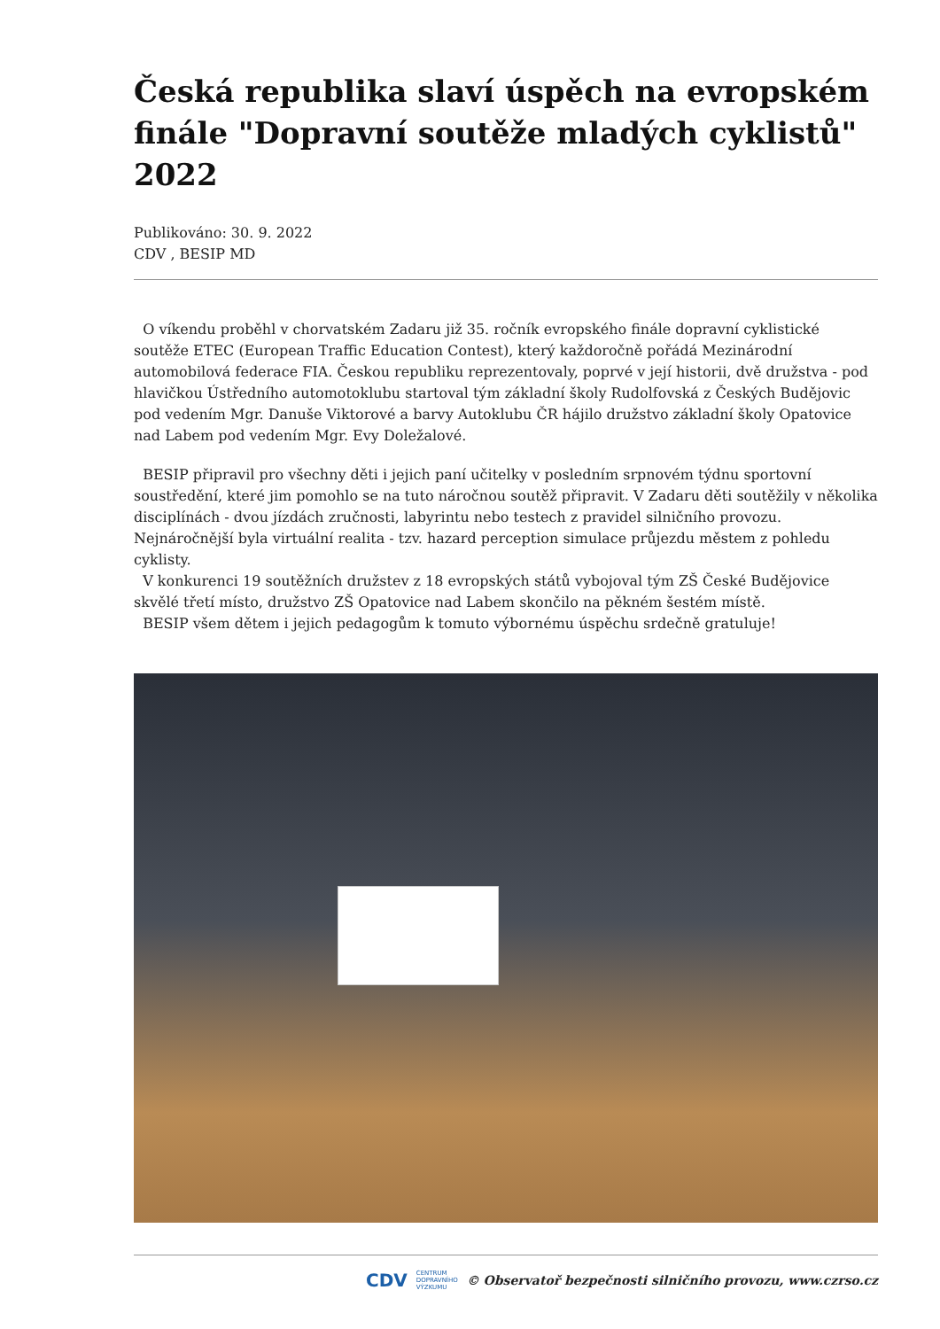Česká republika slaví úspěch na evropském finále "Dopravní soutěže mladých cyklistů" 2022
Publikováno: 30. 9. 2022
CDV , BESIP MD
O víkendu proběhl v chorvatském Zadaru již 35. ročník evropského finále dopravní cyklistické soutěže ETEC (European Traffic Education Contest), který každoročně pořádá Mezinárodní automobilová federace FIA. Českou republiku reprezentovaly, poprvé v její historii, dvě družstva - pod hlavičkou Ústředního automotoklubu startoval tým základní školy Rudolfovská z Českých Budějovic pod vedením Mgr. Danuše Viktorové a barvy Autoklubu ČR hájilo družstvo základní školy Opatovice nad Labem pod vedením Mgr. Evy Doležalové.
BESIP připravil pro všechny děti i jejich paní učitelky v posledním srpnovém týdnu sportovní soustředění, které jim pomohlo se na tuto náročnou soutěž připravit. V Zadaru děti soutěžily v několika disciplínách - dvou jízdách zručnosti, labyrintu nebo testech z pravidel silničního provozu. Nejnáročnější byla virtuální realita - tzv. hazard perception simulace průjezdu městem z pohledu cyklisty.
V konkurenci 19 soutěžních družstev z 18 evropských států vybojoval tým ZŠ České Budějovice skvělé třetí místo, družstvo ZŠ Opatovice nad Labem skončilo na pěkném šestém místě.
BESIP všem dětem i jejich pedagogům k tomuto výbornému úspěchu srdečně gratuluje!
CDV CENTRUM
DOPRAVNÍHO
VÝZKUMU © Observatoř bezpečnosti silničního provozu, www.czrso.cz